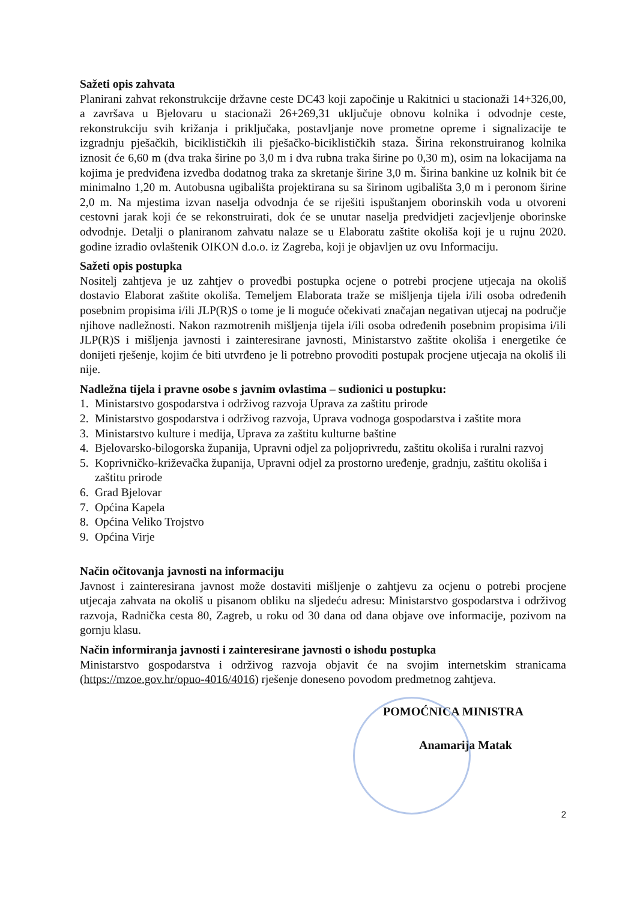Sažeti opis zahvata
Planirani zahvat rekonstrukcije državne ceste DC43 koji započinje u Rakitnici u stacionaži 14+326,00, a završava u Bjelovaru u stacionaži 26+269,31 uključuje obnovu kolnika i odvodnje ceste, rekonstrukciju svih križanja i priključaka, postavljanje nove prometne opreme i signalizacije te izgradnju pješačkih, biciklističkih ili pješačko-biciklističkih staza. Širina rekonstruiranog kolnika iznosit će 6,60 m (dva traka širine po 3,0 m i dva rubna traka širine po 0,30 m), osim na lokacijama na kojima je predviđena izvedba dodatnog traka za skretanje širine 3,0 m. Širina bankine uz kolnik bit će minimalno 1,20 m. Autobusna ugibališta projektirana su sa širinom ugibališta 3,0 m i peronom širine 2,0 m. Na mjestima izvan naselja odvodnja će se riješiti ispuštanjem oborinskih voda u otvoreni cestovni jarak koji će se rekonstruirati, dok će se unutar naselja predvidjeti zacjevljenje oborinske odvodnje. Detalji o planiranom zahvatu nalaze se u Elaboratu zaštite okoliša koji je u rujnu 2020. godine izradio ovlaštenik OIKON d.o.o. iz Zagreba, koji je objavljen uz ovu Informaciju.
Sažeti opis postupka
Nositelj zahtjeva je uz zahtjev o provedbi postupka ocjene o potrebi procjene utjecaja na okoliš dostavio Elaborat zaštite okoliša. Temeljem Elaborata traže se mišljenja tijela i/ili osoba određenih posebnim propisima i/ili JLP(R)S o tome je li moguće očekivati značajan negativan utjecaj na područje njihove nadležnosti. Nakon razmotrenih mišljenja tijela i/ili osoba određenih posebnim propisima i/ili JLP(R)S i mišljenja javnosti i zainteresirane javnosti, Ministarstvo zaštite okoliša i energetike će donijeti rješenje, kojim će biti utvrđeno je li potrebno provoditi postupak procjene utjecaja na okoliš ili nije.
Nadležna tijela i pravne osobe s javnim ovlastima – sudionici u postupku:
1. Ministarstvo gospodarstva i održivog razvoja Uprava za zaštitu prirode
2. Ministarstvo gospodarstva i održivog razvoja, Uprava vodnoga gospodarstva i zaštite mora
3. Ministarstvo kulture i medija, Uprava za zaštitu kulturne baštine
4. Bjelovarsko-bilogorska županija, Upravni odjel za poljoprivredu, zaštitu okoliša i ruralni razvoj
5. Koprivničko-križevačka županija, Upravni odjel za prostorno uređenje, gradnju, zaštitu okoliša i zaštitu prirode
6. Grad Bjelovar
7. Općina Kapela
8. Općina Veliko Trojstvo
9. Općina Virje
Način očitovanja javnosti na informaciju
Javnost i zainteresirana javnost može dostaviti mišljenje o zahtjevu za ocjenu o potrebi procjene utjecaja zahvata na okoliš u pisanom obliku na sljedeću adresu: Ministarstvo gospodarstva i održivog razvoja, Radnička cesta 80, Zagreb, u roku od 30 dana od dana objave ove informacije, pozivom na gornju klasu.
Način informiranja javnosti i zainteresirane javnosti o ishodu postupka
Ministarstvo gospodarstva i održivog razvoja objavit će na svojim internetskim stranicama (https://mzoe.gov.hr/opuo-4016/4016) rješenje doneseno povodom predmetnog zahtjeva.
POMOĆNICA MINISTRA
Anamarija Matak
2